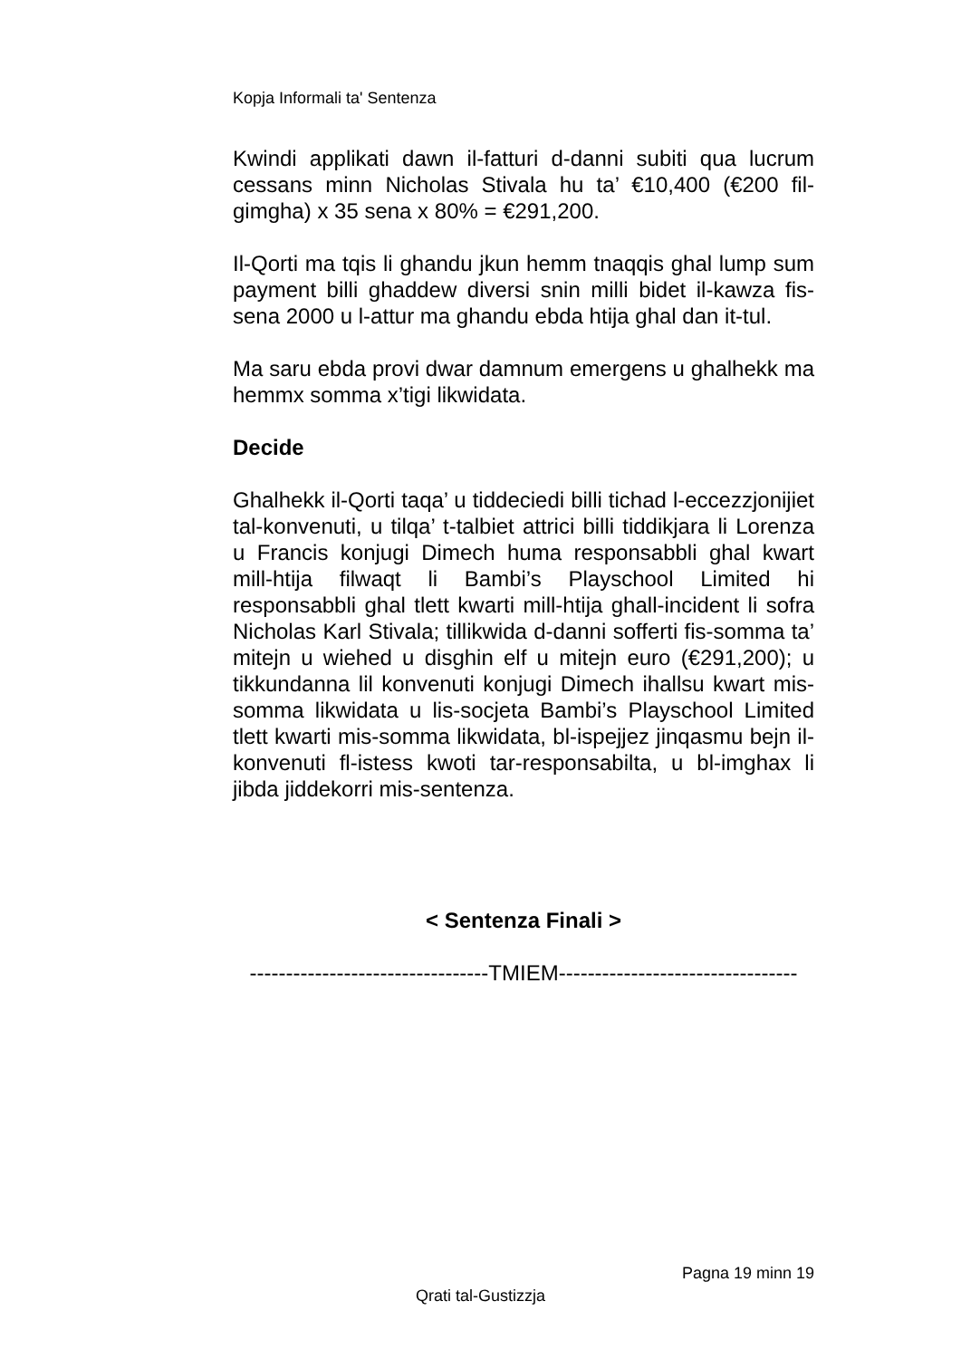Kopja Informali ta' Sentenza
Kwindi applikati dawn il-fatturi d-danni subiti qua lucrum cessans minn Nicholas Stivala hu ta’ €10,400 (€200 fil-gimgha) x 35 sena x 80% = €291,200.
Il-Qorti ma tqis li ghandu jkun hemm tnaqqis ghal lump sum payment billi ghaddew diversi snin milli bidet il-kawza fis-sena 2000 u l-attur ma ghandu ebda htija ghal dan it-tul.
Ma saru ebda provi dwar damnum emergens u ghalhekk ma hemmx somma x’tigi likwidata.
Decide
Ghalhekk il-Qorti taqa’ u tiddeciedi billi tichad l-eccezzjonijiet tal-konvenuti, u tilqa’ t-talbiet attrici billi tiddikjara li Lorenza u Francis konjugi Dimech huma responsabbli ghal kwart mill-htija filwaqt li Bambi’s Playschool Limited hi responsabbli ghal tlett kwarti mill-htija ghall-incident li sofra Nicholas Karl Stivala; tillikwida d-danni sofferti fis-somma ta’ mitejn u wiehed u disghin elf u mitejn euro (€291,200); u tikkundanna lil konvenuti konjugi Dimech ihallsu kwart mis-somma likwidata u lis-socjeta Bambi’s Playschool Limited tlett kwarti mis-somma likwidata, bl-ispejjez jinqasmu bejn il-konvenuti fl-istess kwoti tar-responsabilta, u bl-imghax li jibda jiddekorri mis-sentenza.
< Sentenza Finali >
---------------------------------TMIEM---------------------------------
Pagna 19 minn 19
Qrati tal-Gustizzja